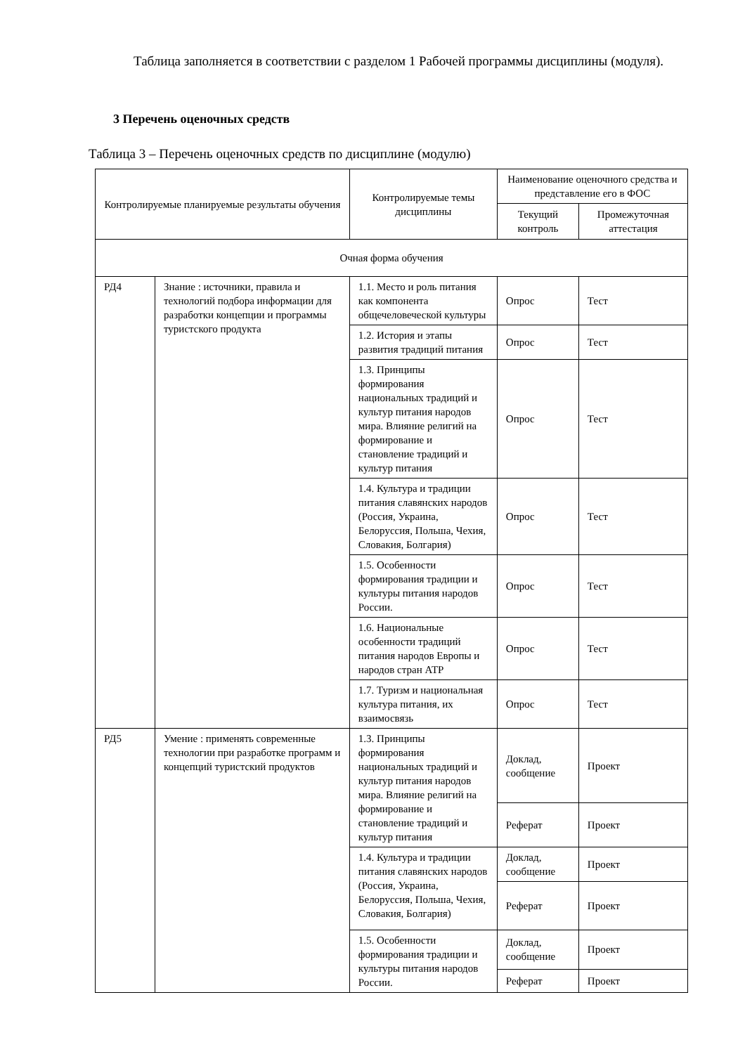Таблица заполняется в соответствии с разделом 1 Рабочей программы дисциплины (модуля).
3 Перечень оценочных средств
Таблица 3 – Перечень оценочных средств по дисциплине (модулю)
| Контролируемые планируемые результаты обучения | | Контролируемые темы дисциплины | Наименование оценочного средства и представление его в ФОС | |
| | | | Текущий контроль | Промежуточная аттестация |
| Очная форма обучения | | | | |
| РД4 | Знание : источники, правила и технологий подбора информации для разработки концепции и программы туристского продукта | 1.1. Место и роль питания как компонента общечеловеческой культуры | Опрос | Тест |
| | | 1.2. История и этапы развития традиций питания | Опрос | Тест |
| | | 1.3. Принципы формирования национальных традиций и культур питания народов мира. Влияние религий на формирование и становление традиций и культур питания | Опрос | Тест |
| | | 1.4. Культура и традиции питания славянских народов (Россия, Украина, Белоруссия, Польша, Чехия, Словакия, Болгария) | Опрос | Тест |
| | | 1.5. Особенности формирования традиции и культуры питания народов России. | Опрос | Тест |
| | | 1.6. Национальные особенности традиций питания народов Европы и народов стран АТР | Опрос | Тест |
| | | 1.7. Туризм и национальная культура питания, их взаимосвязь | Опрос | Тест |
| РД5 | Умение : применять современные технологии при разработке программ и концепций туристский продуктов | 1.3. Принципы формирования национальных традиций и культур питания народов мира. Влияние религий на формирование и становление традиций и культур питания | Доклад, сообщение | Проект |
| | | | Реферат | Проект |
| | | 1.4. Культура и традиции питания славянских народов (Россия, Украина, Белоруссия, Польша, Чехия, Словакия, Болгария) | Доклад, сообщение | Проект |
| | | | Реферат | Проект |
| | | 1.5. Особенности формирования традиции и культуры питания народов России. | Доклад, сообщение | Проект |
| | | | Реферат | Проект |